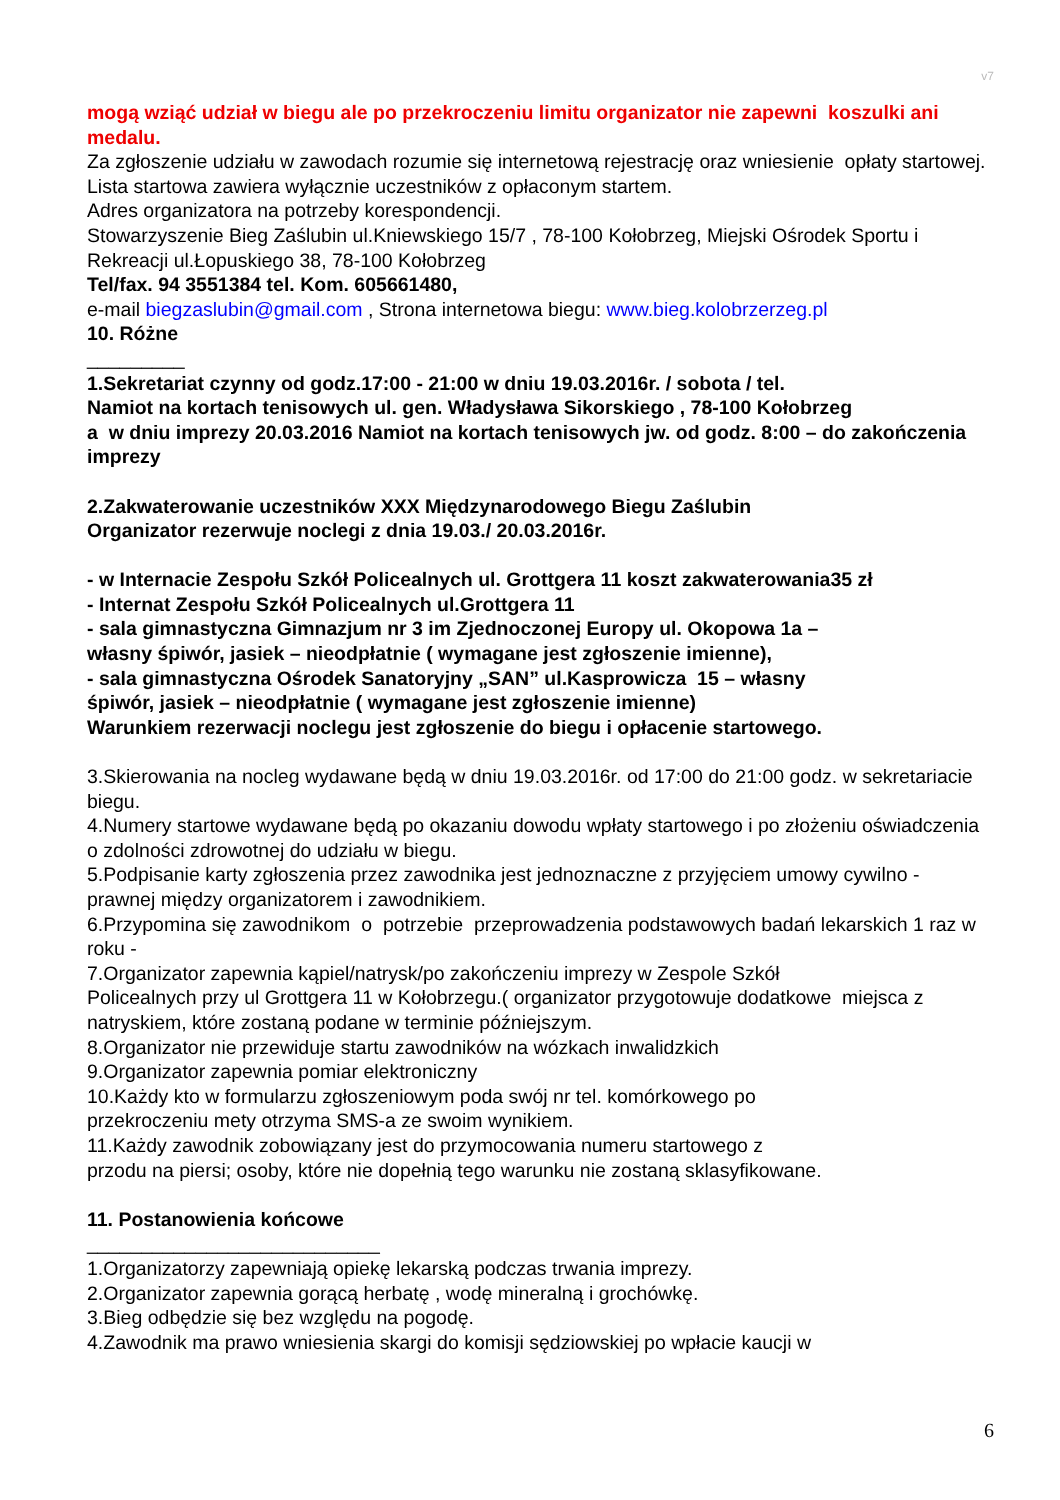v7
mogą wziąć udział w biegu ale po przekroczeniu limitu organizator nie zapewni koszulki ani medalu.
Za zgłoszenie udziału w zawodach rozumie się internetową rejestrację oraz wniesienie opłaty startowej.
Lista startowa zawiera wyłącznie uczestników z opłaconym startem.
Adres organizatora na potrzeby korespondencji.
Stowarzyszenie Bieg Zaślubin ul.Kniewskiego 15/7 , 78-100 Kołobrzeg, Miejski Ośrodek Sportu i Rekreacji ul.Łopuskiego 38, 78-100 Kołobrzeg
Tel/fax. 94 3551384 tel. Kom. 605661480,
e-mail biegzaslubin@gmail.com , Strona internetowa biegu: www.bieg.kolobrzerzeg.pl
10. Różne
_________
1.Sekretariat czynny od godz.17:00 - 21:00 w dniu 19.03.2016r. / sobota / tel.
Namiot na kortach tenisowych ul. gen. Władysława Sikorskiego , 78-100 Kołobrzeg
a w dniu imprezy 20.03.2016 Namiot na kortach tenisowych jw. od godz. 8:00 – do zakończenia imprezy
2.Zakwaterowanie uczestników XXX Międzynarodowego Biegu Zaślubin
Organizator rezerwuje noclegi z dnia 19.03./ 20.03.2016r.
- w Internacie Zespołu Szkół Policealnych ul. Grottgera 11 koszt zakwaterowania35 zł
- Internat Zespołu Szkół Policealnych ul.Grottgera 11
- sala gimnastyczna Gimnazjum nr 3 im Zjednoczonej Europy ul. Okopowa 1a –
własny śpiwór, jasiek – nieodpłatnie ( wymagane jest zgłoszenie imienne),
- sala gimnastyczna Ośrodek Sanatoryjny „SAN” ul.Kasprowicza 15 – własny
śpiwór, jasiek – nieodpłatnie ( wymagane jest zgłoszenie imienne)
Warunkiem rezerwacji noclegu jest zgłoszenie do biegu i opłacenie startowego.
3.Skierowania na nocleg wydawane będą w dniu 19.03.2016r. od 17:00 do 21:00 godz. w sekretariacie biegu.
4.Numery startowe wydawane będą po okazaniu dowodu wpłaty startowego i po złożeniu oświadczenia o zdolności zdrowotnej do udziału w biegu.
5.Podpisanie karty zgłoszenia przez zawodnika jest jednoznaczne z przyjęciem umowy cywilno - prawnej między organizatorem i zawodnikiem.
6.Przypomina się zawodnikom o potrzebie przeprowadzenia podstawowych badań lekarskich 1 raz w roku -
7.Organizator zapewnia kąpiel/natrysk/po zakończeniu imprezy w Zespole Szkół
Policealnych przy ul Grottgera 11 w Kołobrzegu.( organizator przygotowuje dodatkowe miejsca z natryskiem, które zostaną podane w terminie późniejszym.
8.Organizator nie przewiduje startu zawodników na wózkach inwalidzkich
9.Organizator zapewnia pomiar elektroniczny
10.Każdy kto w formularzu zgłoszeniowym poda swój nr tel. komórkowego po
przekroczeniu mety otrzyma SMS-a ze swoim wynikiem.
11.Każdy zawodnik zobowiązany jest do przymocowania numeru startowego z
przodu na piersi; osoby, które nie dopełnią tego warunku nie zostaną sklasyfikowane.
11. Postanowienia końcowe
___________________________
1.Organizatorzy zapewniają opiekę lekarską podczas trwania imprezy.
2.Organizator zapewnia gorącą herbatę , wodę mineralną i grochówkę.
3.Bieg odbędzie się bez względu na pogodę.
4.Zawodnik ma prawo wniesienia skargi do komisji sędziowskiej po wpłacie kaucji w
6